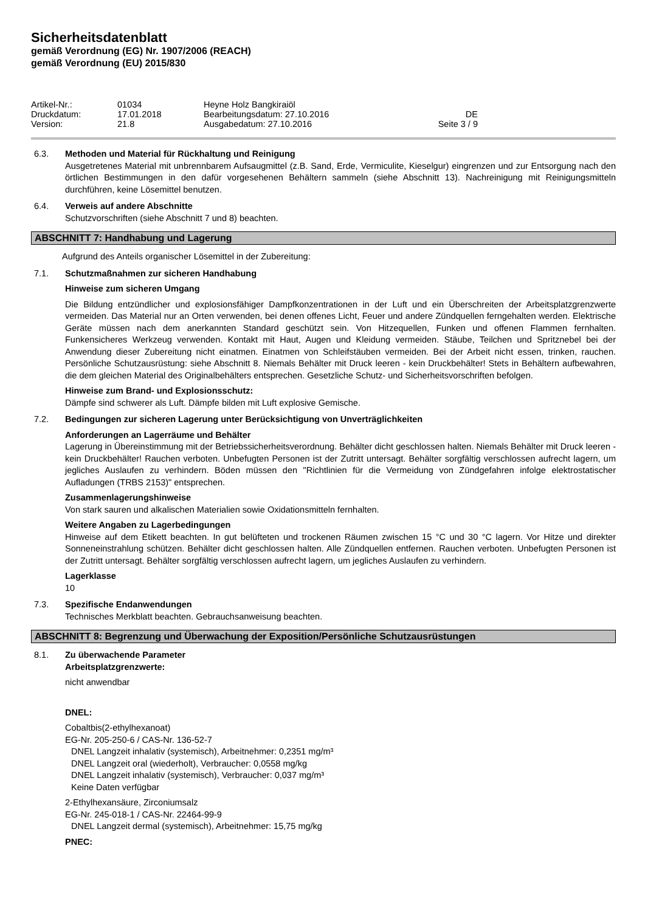Sicherheitsdatenblatt
gemäß Verordnung (EG) Nr. 1907/2006 (REACH)
gemäß Verordnung (EU) 2015/830
Artikel-Nr.:
01034
Heyne Holz Bangkiraiöl
Druckdatum:
17.01.2018
Bearbeitungsdatum: 27.10.2016
DE
Version:
21.8
Ausgabedatum: 27.10.2016
Seite 3 / 9
6.3. Methoden und Material für Rückhaltung und Reinigung
Ausgetretenes Material mit unbrennbarem Aufsaugmittel (z.B. Sand, Erde, Vermiculite, Kieselgur) eingrenzen und zur Entsorgung nach den örtlichen Bestimmungen in den dafür vorgesehenen Behältern sammeln (siehe Abschnitt 13). Nachreinigung mit Reinigungsmitteln durchführen, keine Lösemittel benutzen.
6.4. Verweis auf andere Abschnitte
Schutzvorschriften (siehe Abschnitt 7 und 8) beachten.
ABSCHNITT 7: Handhabung und Lagerung
Aufgrund des Anteils organischer Lösemittel in der Zubereitung:
7.1. Schutzmaßnahmen zur sicheren Handhabung
Hinweise zum sicheren Umgang
Die Bildung entzündlicher und explosionsfähiger Dampfkonzentrationen in der Luft und ein Überschreiten der Arbeitsplatzgrenzwerte vermeiden. Das Material nur an Orten verwenden, bei denen offenes Licht, Feuer und andere Zündquellen ferngehalten werden. Elektrische Geräte müssen nach dem anerkannten Standard geschützt sein. Von Hitzequellen, Funken und offenen Flammen fernhalten. Funkensicheres Werkzeug verwenden. Kontakt mit Haut, Augen und Kleidung vermeiden. Stäube, Teilchen und Spritznebel bei der Anwendung dieser Zubereitung nicht einatmen. Einatmen von Schleifstäuben vermeiden. Bei der Arbeit nicht essen, trinken, rauchen. Persönliche Schutzausrüstung: siehe Abschnitt 8. Niemals Behälter mit Druck leeren - kein Druckbehälter! Stets in Behältern aufbewahren, die dem gleichen Material des Originalbehälters entsprechen. Gesetzliche Schutz- und Sicherheitsvorschriften befolgen.
Hinweise zum Brand- und Explosionsschutz:
Dämpfe sind schwerer als Luft. Dämpfe bilden mit Luft explosive Gemische.
7.2. Bedingungen zur sicheren Lagerung unter Berücksichtigung von Unverträglichkeiten
Anforderungen an Lagerräume und Behälter
Lagerung in Übereinstimmung mit der Betriebssicherheitsverordnung. Behälter dicht geschlossen halten. Niemals Behälter mit Druck leeren - kein Druckbehälter! Rauchen verboten. Unbefugten Personen ist der Zutritt untersagt. Behälter sorgfältig verschlossen aufrecht lagern, um jegliches Auslaufen zu verhindern. Böden müssen den "Richtlinien für die Vermeidung von Zündgefahren infolge elektrostatischer Aufladungen (TRBS 2153)" entsprechen.
Zusammenlagerungshinweise
Von stark sauren und alkalischen Materialien sowie Oxidationsmitteln fernhalten.
Weitere Angaben zu Lagerbedingungen
Hinweise auf dem Etikett beachten. In gut belüfteten und trockenen Räumen zwischen 15 °C und 30 °C lagern. Vor Hitze und direkter Sonneneinstrahlung schützen. Behälter dicht geschlossen halten. Alle Zündquellen entfernen. Rauchen verboten. Unbefugten Personen ist der Zutritt untersagt. Behälter sorgfältig verschlossen aufrecht lagern, um jegliches Auslaufen zu verhindern.
Lagerklasse
10
7.3. Spezifische Endanwendungen
Technisches Merkblatt beachten. Gebrauchsanweisung beachten.
ABSCHNITT 8: Begrenzung und Überwachung der Exposition/Persönliche Schutzausrüstungen
8.1. Zu überwachende Parameter
Arbeitsplatzgrenzwerte:
nicht anwendbar
DNEL:
Cobaltbis(2-ethylhexanoat)
EG-Nr. 205-250-6 / CAS-Nr. 136-52-7
DNEL Langzeit inhalativ (systemisch), Arbeitnehmer: 0,2351 mg/m³
DNEL Langzeit oral (wiederholt), Verbraucher: 0,0558 mg/kg
DNEL Langzeit inhalativ (systemisch), Verbraucher: 0,037 mg/m³
Keine Daten verfügbar
2-Ethylhexansäure, Zirconiumsalz
EG-Nr. 245-018-1 / CAS-Nr. 22464-99-9
DNEL Langzeit dermal (systemisch), Arbeitnehmer: 15,75 mg/kg
PNEC: